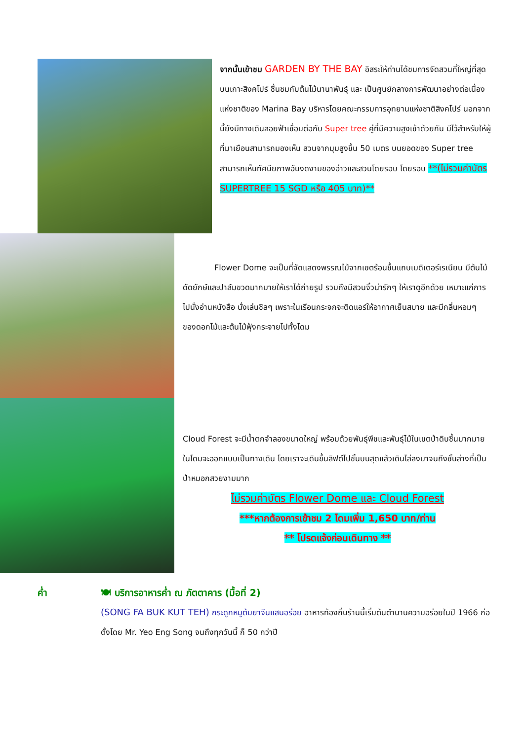จากนั้นเข้าชม GARDEN BY THE BAY อิสระให้ท่านได้ชมการจัดสวนที่ใหญ่ที่สุดบนเกาะสิงคโปร์ ชื่นชมกับต้นไม้นานาพันธุ์ และ เป็นศูนย์กลางการพัฒนาอย่างต่อเนื่องแห่งชาติของ Marina Bay บริหารโดยคณะกรรมการอุทยานแห่งชาติสิงคโปร์ นอกจากนี้ยังมีทางเดินลอยฟ้าเชื่อมต่อกับ Super tree คู่ที่มีความสูงเข้าด้วยกัน มีไว้สำหรับให้ผู้ที่มาเยือนสามารถมองเห็น สวนจากมุมสูงขึ้น 50 เมตร บนยอดของ Super tree สามารถเห็นทัศนียภาพอันงดงามของอ่าวและสวนโดยรอบ โดยรอบ **(ไม่รวมค่าบัตร SUPERTREE 15 SGD หรือ 405 บาท)**
Flower Dome จะเป็นที่จัดแสดงพรรณไม้จากเขตร้อนชื้นแถบเมดิเตอร์เรเนียน มีต้นไม้ดัดยักษ์และปาล์มขวดมากมายให้เราได้ถ่ายรูป รวมถึงมีสวนจิ๋วน่ารักๆ ให้เราดูอีกด้วย เหมาะแก่การไปนั่งอ่านหนังสือ นั่งเล่นชิลๆ เพราะในเรือนกระจกจะติดแอร์ให้อากาศเย็นสบาย และมีกลิ่นหอมๆ ของดอกไม้และต้นไม้ฟุ้งกระจายไปทั้งโดม
Cloud Forest จะมีน้ำตกจำลองขนาดใหญ่ พร้อมด้วยพันธุ์พืชและพันธุ์ไม้ในเขตป่าดิบชื้นมากมาย ในโดมจะออกแบบเป็นทางเดิน โดยเราจะเดินขึ้นลิฟต์ไปชั้นบนสุดแล้วเดินไล่ลงมาจนถึงชั้นล่างที่เป็นป่าหมอกสวยงามมาก
ไม่รวมค่าบัตร Flower Dome และ Cloud Forest
***หากต้องการเข้าชม 2 โดมเพิ่ม 1,650 บาท/ท่าน
** โปรดแจ้งก่อนเดินทาง **
ค่ำ 🍽 บริการอาหารค่ำ ณ ภัตตาคาร (มื้อที่ 2)
(SONG FA BUK KUT TEH) กระดูกหมูต้มยาจีนแสนอร่อย อาหารท้องถิ่นร้านนี้เริ่มต้นตำนานความอร่อยในปี 1966 ก่อตั้งโดย Mr. Yeo Eng Song จนถึงทุกวันนี้ ก็ 50 กว่าปี